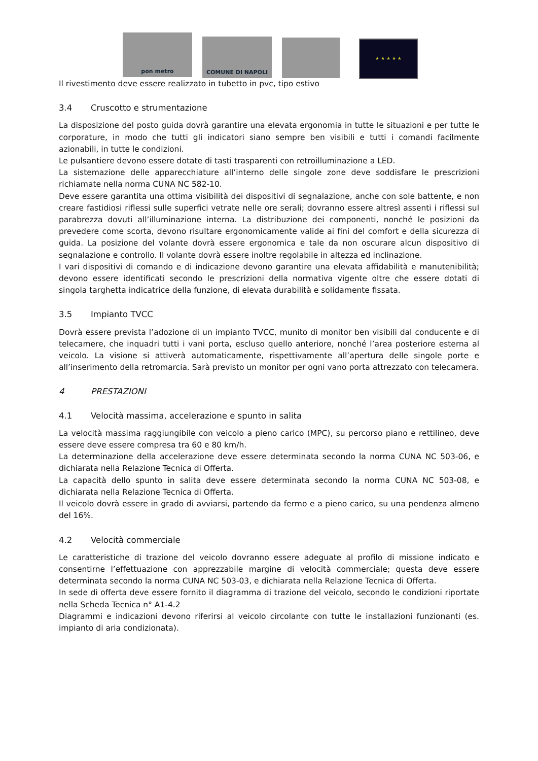pon metro
COMUNE DI NAPOLI
★ ★ ★ ★ ★
Il rivestimento deve essere realizzato in tubetto in pvc, tipo estivo
3.4 Cruscotto e strumentazione
La disposizione del posto guida dovrà garantire una elevata ergonomia in tutte le situazioni e per tutte le corporature, in modo che tutti gli indicatori siano sempre ben visibili e tutti i comandi facilmente azionabili, in tutte le condizioni.
Le pulsantiere devono essere dotate di tasti trasparenti con retroilluminazione a LED.
La sistemazione delle apparecchiature all’interno delle singole zone deve soddisfare le prescrizioni richiamate nella norma CUNA NC 582-10.
Deve essere garantita una ottima visibilità dei dispositivi di segnalazione, anche con sole battente, e non creare fastidiosi riflessi sulle superfici vetrate nelle ore serali; dovranno essere altresì assenti i riflessi sul parabrezza dovuti all’illuminazione interna. La distribuzione dei componenti, nonché le posizioni da prevedere come scorta, devono risultare ergonomicamente valide ai fini del comfort e della sicurezza di guida. La posizione del volante dovrà essere ergonomica e tale da non oscurare alcun dispositivo di segnalazione e controllo. Il volante dovrà essere inoltre regolabile in altezza ed inclinazione.
I vari dispositivi di comando e di indicazione devono garantire una elevata affidabilità e manutenibilità; devono essere identificati secondo le prescrizioni della normativa vigente oltre che essere dotati di singola targhetta indicatrice della funzione, di elevata durabilità e solidamente fissata.
3.5 Impianto TVCC
Dovrà essere prevista l’adozione di un impianto TVCC, munito di monitor ben visibili dal conducente e di telecamere, che inquadri tutti i vani porta, escluso quello anteriore, nonché l’area posteriore esterna al veicolo. La visione si attiverà automaticamente, rispettivamente all’apertura delle singole porte e all’inserimento della retromarcia. Sarà previsto un monitor per ogni vano porta attrezzato con telecamera.
4 PRESTAZIONI
4.1 Velocità massima, accelerazione e spunto in salita
La velocità massima raggiungibile con veicolo a pieno carico (MPC), su percorso piano e rettilineo, deve essere deve essere compresa tra 60 e 80 km/h.
La determinazione della accelerazione deve essere determinata secondo la norma CUNA NC 503-06, e dichiarata nella Relazione Tecnica di Offerta.
La capacità dello spunto in salita deve essere determinata secondo la norma CUNA NC 503-08, e dichiarata nella Relazione Tecnica di Offerta.
Il veicolo dovrà essere in grado di avviarsi, partendo da fermo e a pieno carico, su una pendenza almeno del 16%.
4.2 Velocità commerciale
Le caratteristiche di trazione del veicolo dovranno essere adeguate al profilo di missione indicato e consentirne l’effettuazione con apprezzabile margine di velocità commerciale; questa deve essere determinata secondo la norma CUNA NC 503-03, e dichiarata nella Relazione Tecnica di Offerta.
In sede di offerta deve essere fornito il diagramma di trazione del veicolo, secondo le condizioni riportate nella Scheda Tecnica n° A1-4.2
Diagrammi e indicazioni devono riferirsi al veicolo circolante con tutte le installazioni funzionanti (es. impianto di aria condizionata).